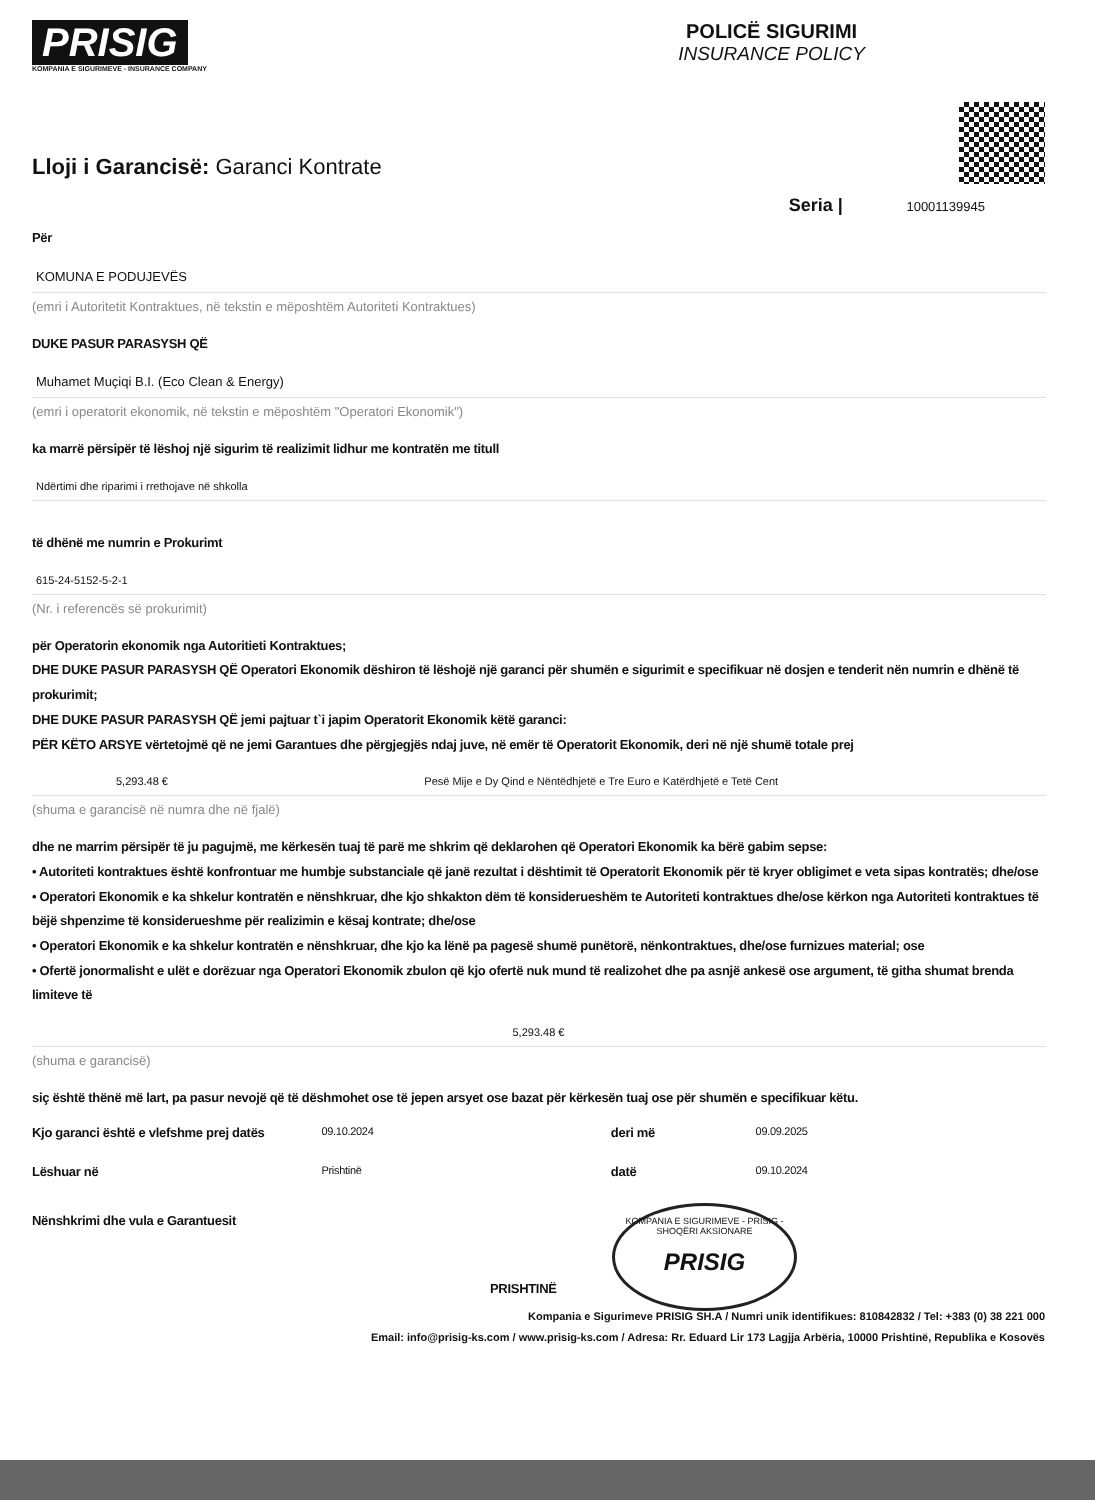PRISIG
KOMPANIA E SIGURIMEVE - INSURANCE COMPANY
POLICË SIGURIMI
INSURANCE POLICY
Lloji i Garancisë: Garanci Kontrate
Seria | 10001139945
Për
KOMUNA E PODUJEVËS
(emri i Autoritetit Kontraktues, në tekstin e mëposhtëm Autoriteti Kontraktues)
DUKE PASUR PARASYSH QË
Muhamet Muçiqi B.I. (Eco Clean & Energy)
(emri i operatorit ekonomik, në tekstin e mëposhtëm "Operatori Ekonomik")
ka marrë përsipër të lëshoj një sigurim të realizimit lidhur me kontratën me titull
Ndërtimi dhe riparimi i rrethojave në shkolla
të dhënë me numrin e Prokurimt
615-24-5152-5-2-1
(Nr. i referencës së prokurimit)
për Operatorin ekonomik nga Autoritieti Kontraktues;
DHE DUKE PASUR PARASYSH QË Operatori Ekonomik dëshiron të lëshojë një garanci për shumën e sigurimit e specifikuar në dosjen e tenderit nën numrin e dhënë të prokurimit;
DHE DUKE PASUR PARASYSH QË jemi pajtuar t`i japim Operatorit Ekonomik këtë garanci:
PËR KËTO ARSYE vërtetojmë që ne jemi Garantues dhe përgjegjës ndaj juve, në emër të Operatorit Ekonomik, deri në një shumë totale prej
5,293.48 € Pesë Mije e Dy Qind e Nëntëdhjetë e Tre Euro e Katërdhjetë e Tetë Cent
(shuma e garancisë në numra dhe në fjalë)
dhe ne marrim përsipër të ju pagujmë, me kërkesën tuaj të parë me shkrim që deklarohen që Operatori Ekonomik ka bërë gabim sepse:
• Autoriteti kontraktues është konfrontuar me humbje substanciale që janë rezultat i dështimit të Operatorit Ekonomik për të kryer obligimet e veta sipas kontratës; dhe/ose
• Operatori Ekonomik e ka shkelur kontratën e nënshkruar, dhe kjo shkakton dëm të konsiderueshëm te Autoriteti kontraktues dhe/ose kërkon nga Autoriteti kontraktues të bëjë shpenzime të konsiderueshme për realizimin e kësaj kontrate; dhe/ose
• Operatori Ekonomik e ka shkelur kontratën e nënshkruar, dhe kjo ka lënë pa pagesë shumë punëtorë, nënkontraktues, dhe/ose furnizues material; ose
• Ofertë jonormalisht e ulët e dorëzuar nga Operatori Ekonomik zbulon që kjo ofertë nuk mund të realizohet dhe pa asnjë ankesë ose argument, të githa shumat brenda limiteve të
5,293.48 €
(shuma e garancisë)
siç është thënë më lart, pa pasur nevojë që të dëshmohet ose të jepen arsyet ose bazat për kërkesën tuaj ose për shumën e specifikuar këtu.
Kjo garanci është e vlefshme prej datës
09.10.2024
deri më
09.09.2025
Lëshuar në
Prishtinë
datë
09.10.2024
Nënshkrimi dhe vula e Garantuesit
KOMPANIA E SIGURIMEVE - PRISIG - SHOQËRI AKSIONARE
PRISIG
PRISHTINË
Kompania e Sigurimeve PRISIG SH.A / Numri unik identifikues: 810842832 / Tel: +383 (0) 38 221 000
Email: info@prisig-ks.com / www.prisig-ks.com / Adresa: Rr. Eduard Lir 173 Lagjja Arbëria, 10000 Prishtinë, Republika e Kosovës